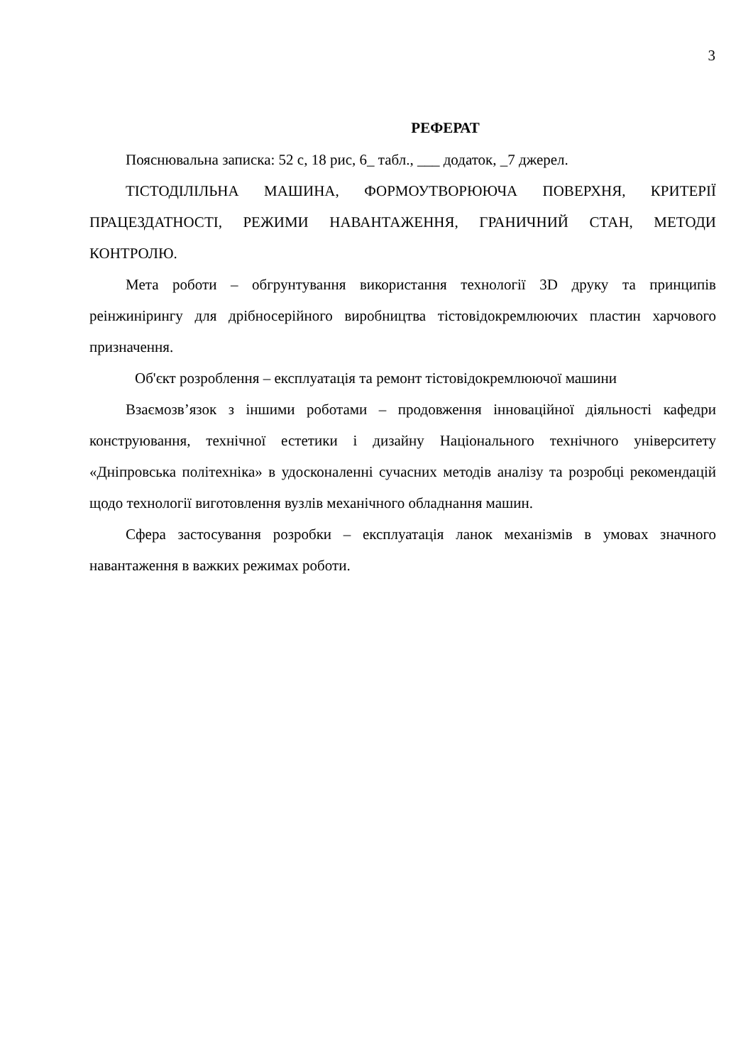3
РЕФЕРАТ
Пояснювальна записка: 52 с, 18 рис, 6_ табл., ___ додаток, _7 джерел.
ТІСТОДІЛІЛЬНА МАШИНА, ФОРМОУТВОРЮЮЧА ПОВЕРХНЯ, КРИТЕРІЇ ПРАЦЕЗДАТНОСТІ, РЕЖИМИ НАВАНТАЖЕННЯ, ГРАНИЧНИЙ СТАН, МЕТОДИ КОНТРОЛЮ.
Мета роботи – обгрунтування використання технології 3D друку та принципів реінжинірингу для дрібносерійного виробництва тістовідокремлюючих пластин харчового призначення.
Об'єкт розроблення – експлуатація та ремонт тістовідокремлюючої машини
Взаємозв’язок з іншими роботами – продовження інноваційної діяльності кафедри конструювання, технічної естетики і дизайну Національного технічного університету «Дніпровська політехніка» в удосконаленні сучасних методів аналізу та розробці рекомендацій щодо технології виготовлення вузлів механічного обладнання машин.
Сфера застосування розробки – експлуатація ланок механізмів в умовах значного навантаження в важких режимах роботи.